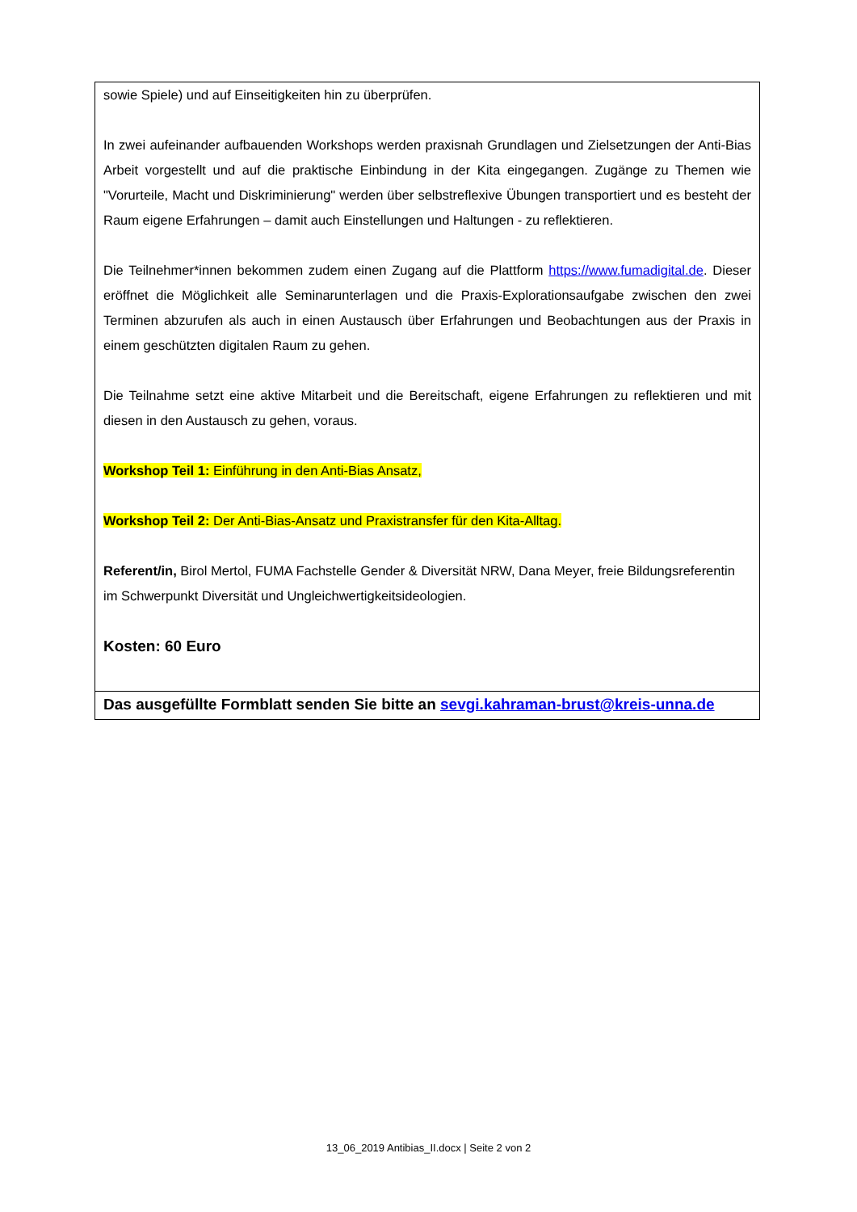| sowie Spiele) und auf Einseitigkeiten hin zu überprüfen. In zwei aufeinander aufbauenden Workshops werden praxisnah Grundlagen und Zielsetzungen der Anti-Bias Arbeit vorgestellt und auf die praktische Einbindung in der Kita eingegangen. Zugänge zu Themen wie "Vorurteile, Macht und Diskriminierung" werden über selbstreflexive Übungen transportiert und es besteht der Raum eigene Erfahrungen – damit auch Einstellungen und Haltungen - zu reflektieren. Die Teilnehmer*innen bekommen zudem einen Zugang auf die Plattform https://www.fumadigital.de . Dieser eröffnet die Möglichkeit alle Seminarunterlagen und die Praxis-Explorationsaufgabe zwischen den zwei Terminen abzurufen als auch in einen Austausch über Erfahrungen und Beobachtungen aus der Praxis in einem geschützten digitalen Raum zu gehen. Die Teilnahme setzt eine aktive Mitarbeit und die Bereitschaft, eigene Erfahrungen zu reflektieren und mit diesen in den Austausch zu gehen, voraus. Workshop Teil 1: Einführung in den Anti-Bias Ansatz, Workshop Teil 2: Der Anti-Bias-Ansatz und Praxistransfer für den Kita-Alltag. Referent/in, Birol Mertol, FUMA Fachstelle Gender & Diversität NRW, Dana Meyer, freie Bildungsreferentin im Schwerpunkt Diversität und Ungleichwertigkeitsideologien. Kosten: 60 Euro |
| Das ausgefüllte Formblatt senden Sie bitte an sevgi.kahraman-brust@kreis-unna.de |
13_06_2019 Antibias_II.docx | Seite 2 von 2